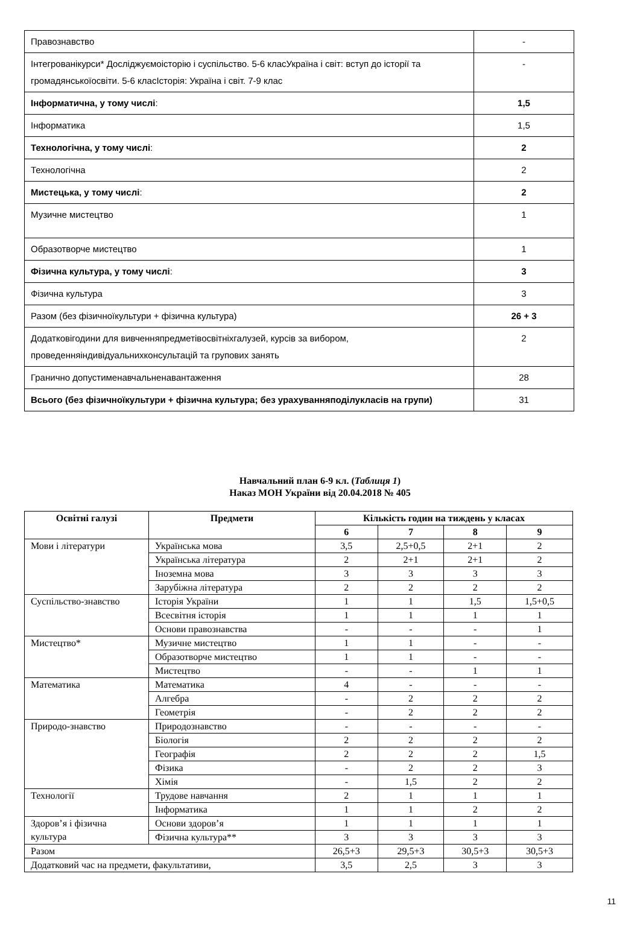| Правознавство | - |
| Інтегрованікурси* Досліджуємоісторію і суспільство. 5-6 класУкраїна і світ: вступ до історії та громадянськоїосвіти. 5-6 класІсторія: Україна і світ. 7-9 клас | - |
| Інформатична, у тому числі : | 1,5 |
| Інформатика | 1,5 |
| Технологічна, у тому числі : | 2 |
| Технологічна | 2 |
| Мистецька, у тому числі : | 2 |
| Музичне мистецтво | 1 |
| Образотворче мистецтво | 1 |
| Фізична культура, у тому числі : | 3 |
| Фізична культура | 3 |
| Разом (без фізичноїкультури + фізична культура) | 26 + 3 |
| Додатковігодини для вивченняпредметівосвітніхгалузей, курсів за вибором, проведенняіндивідуальнихконсультацій та групових занять | 2 |
| Гранично допустименавчальненавантаження | 28 |
| Всього (без фізичноїкультури + фізична культура; без урахуванняподілукласів на групи) | 31 |
Навчальний план 6-9 кл. (Таблиця 1)
Наказ МОН України від 20.04.2018 № 405
| Освітні галузі | Предмети | Кількість годин на тиждень у класах | | | |
| --- | --- | --- | --- | --- | --- |
| | | 6 | 7 | 8 | 9 |
| Мови і літератури | Українська мова | 3,5 | 2,5+0,5 | 2+1 | 2 |
| | Українська література | 2 | 2+1 | 2+1 | 2 |
| | Іноземна мова | 3 | 3 | 3 | 3 |
| | Зарубіжна література | 2 | 2 | 2 | 2 |
| Суспільство-знавство | Історія України | 1 | 1 | 1,5 | 1,5+0,5 |
| | Всесвітня історія | 1 | 1 | 1 | 1 |
| | Основи правознавства | - | - | - | 1 |
| Мистецтво* | Музичне мистецтво | 1 | 1 | - | - |
| | Образотворче мистецтво | 1 | 1 | - | - |
| | Мистецтво | - | - | 1 | 1 |
| Математика | Математика | 4 | - | - | - |
| | Алгебра | - | 2 | 2 | 2 |
| | Геометрія | - | 2 | 2 | 2 |
| Природо-знавство | Природознавство | - | - | - | - |
| | Біологія | 2 | 2 | 2 | 2 |
| | Географія | 2 | 2 | 2 | 1,5 |
| | Фізика | - | 2 | 2 | 3 |
| | Хімія | - | 1,5 | 2 | 2 |
| Технології | Трудове навчання | 2 | 1 | 1 | 1 |
| | Інформатика | 1 | 1 | 2 | 2 |
| Здоров’я і фізична культура | Основи здоров’я | 1 | 1 | 1 | 1 |
| | Фізична культура** | 3 | 3 | 3 | 3 |
| Разом | | 26,5+3 | 29,5+3 | 30,5+3 | 30,5+3 |
| Додатковий час на предмети, факультативи, | | 3,5 | 2,5 | 3 | 3 |
11